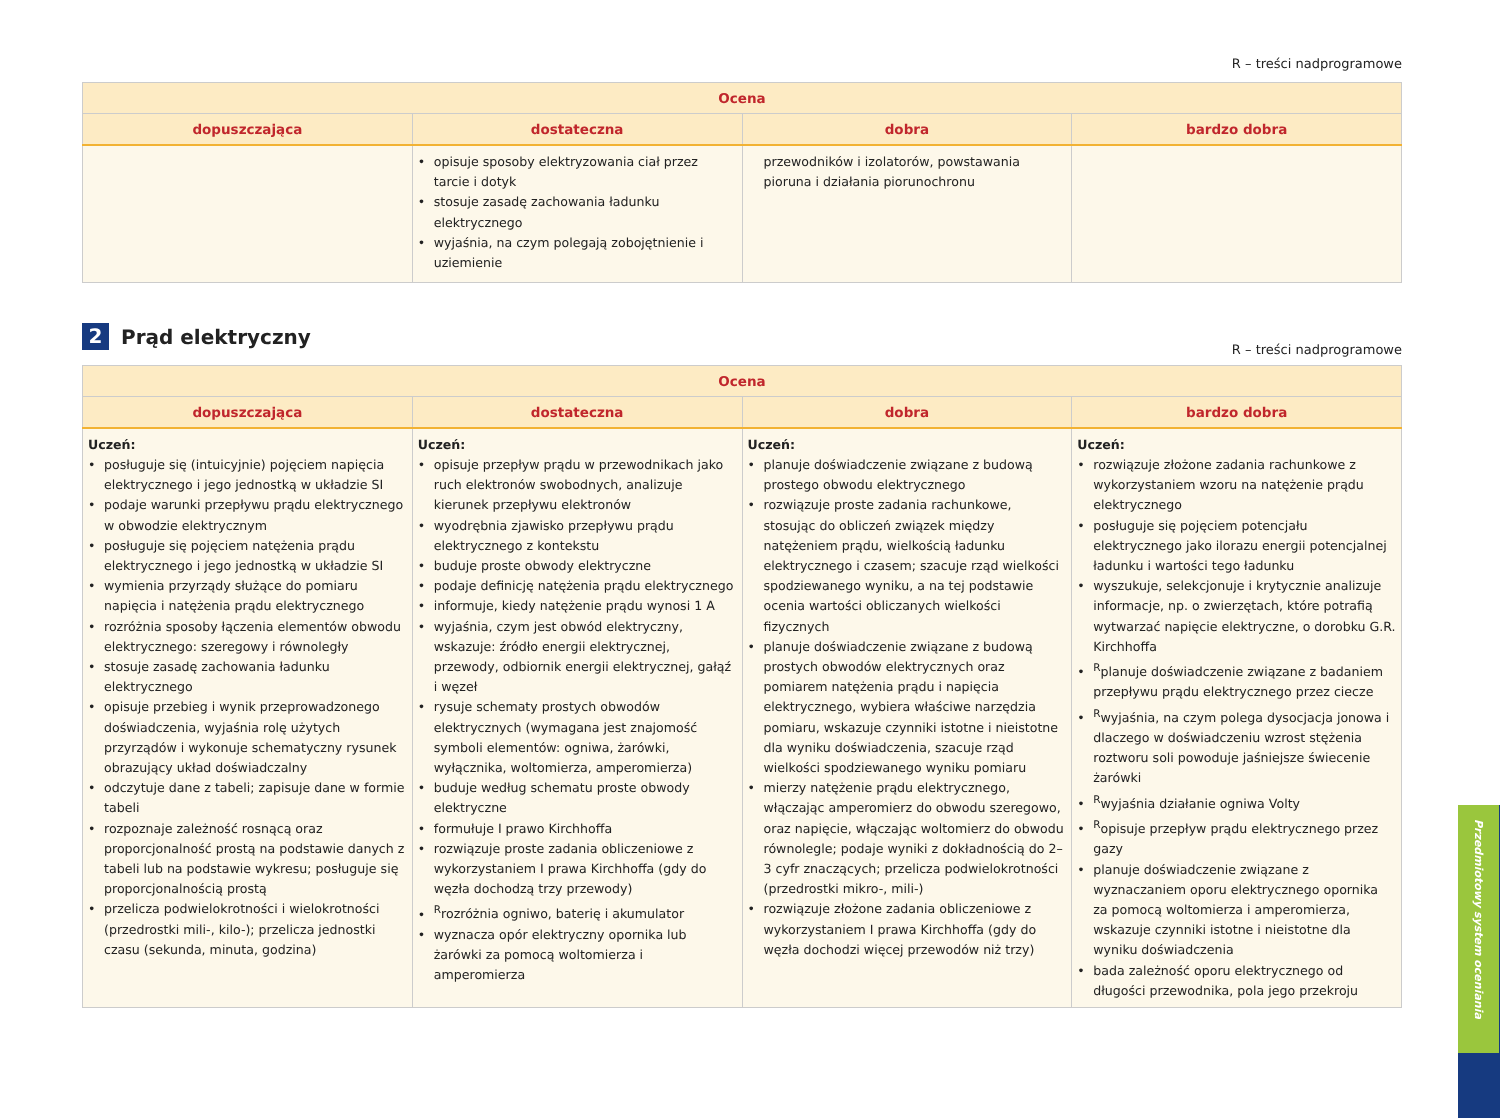R – treści nadprogramowe
| Ocena | | | |
| --- | --- | --- | --- |
| dopuszczająca | dostateczna | dobra | bardzo dobra |
| | opisuje sposoby elektryzowania ciał przez tarcie i dotyk stosuje zasadę zachowania ładunku elektrycznego wyjaśnia, na czym polegają zobojętnienie i uziemienie | przewodników i izolatorów, powstawania pioruna i działania piorunochronu | |
2 Prąd elektryczny
R – treści nadprogramowe
| Ocena | | | |
| --- | --- | --- | --- |
| dopuszczająca | dostateczna | dobra | bardzo dobra |
| Uczeń: posługuje się (intuicyjnie) pojęciem napięcia elektrycznego i jego jednostką w układzie SI podaje warunki przepływu prądu elektrycznego w obwodzie elektrycznym posługuje się pojęciem natężenia prądu elektrycznego i jego jednostką w układzie SI wymienia przyrządy służące do pomiaru napięcia i natężenia prądu elektrycznego rozróżnia sposoby łączenia elementów obwodu elektrycznego: szeregowy i równoległy stosuje zasadę zachowania ładunku elektrycznego opisuje przebieg i wynik przeprowadzonego doświadczenia, wyjaśnia rolę użytych przyrządów i wykonuje schematyczny rysunek obrazujący układ doświadczalny odczytuje dane z tabeli; zapisuje dane w formie tabeli rozpoznaje zależność rosnącą oraz proporcjonalność prostą na podstawie danych z tabeli lub na podstawie wykresu; posługuje się proporcjonalnością prostą przelicza podwielokrotności i wielokrotności (przedrostki mili-, kilo-); przelicza jednostki czasu (sekunda, minuta, godzina) | Uczeń: opisuje przepływ prądu w przewodnikach jako ruch elektronów swobodnych, analizuje kierunek przepływu elektronów wyodrębnia zjawisko przepływu prądu elektrycznego z kontekstu buduje proste obwody elektryczne podaje definicję natężenia prądu elektrycznego informuje, kiedy natężenie prądu wynosi 1 A wyjaśnia, czym jest obwód elektryczny, wskazuje: źródło energii elektrycznej, przewody, odbiornik energii elektrycznej, gałąź i węzeł rysuje schematy prostych obwodów elektrycznych (wymagana jest znajomość symboli elementów: ogniwa, żarówki, wyłącznika, woltomierza, amperomierza) buduje według schematu proste obwody elektryczne formułuje I prawo Kirchhoffa rozwiązuje proste zadania obliczeniowe z wykorzystaniem I prawa Kirchhoffa (gdy do węzła dochodzą trzy przewody) <sup>R</sup>rozróżnia ogniwo, baterię i akumulator wyznacza opór elektryczny opornika lub żarówki za pomocą woltomierza i amperomierza | Uczeń: planuje doświadczenie związane z budową prostego obwodu elektrycznego rozwiązuje proste zadania rachunkowe, stosując do obliczeń związek między natężeniem prądu, wielkością ładunku elektrycznego i czasem; szacuje rząd wielkości spodziewanego wyniku, a na tej podstawie ocenia wartości obliczanych wielkości fizycznych planuje doświadczenie związane z budową prostych obwodów elektrycznych oraz pomiarem natężenia prądu i napięcia elektrycznego, wybiera właściwe narzędzia pomiaru, wskazuje czynniki istotne i nieistotne dla wyniku doświadczenia, szacuje rząd wielkości spodziewanego wyniku pomiaru mierzy natężenie prądu elektrycznego, włączając amperomierz do obwodu szeregowo, oraz napięcie, włączając woltomierz do obwodu równolegle; podaje wyniki z dokładnością do 2–3 cyfr znaczących; przelicza podwielokrotności (przedrostki mikro-, mili-) rozwiązuje złożone zadania obliczeniowe z wykorzystaniem I prawa Kirchhoffa (gdy do węzła dochodzi więcej przewodów niż trzy) | Uczeń: rozwiązuje złożone zadania rachunkowe z wykorzystaniem wzoru na natężenie prądu elektrycznego posługuje się pojęciem potencjału elektrycznego jako ilorazu energii potencjalnej ładunku i wartości tego ładunku wyszukuje, selekcjonuje i krytycznie analizuje informacje, np. o zwierzętach, które potrafią wytwarzać napięcie elektryczne, o dorobku G.R. Kirchhoffa <sup>R</sup>planuje doświadczenie związane z badaniem przepływu prądu elektrycznego przez ciecze <sup>R</sup>wyjaśnia, na czym polega dysocjacja jonowa i dlaczego w doświadczeniu wzrost stężenia roztworu soli powoduje jaśniejsze świecenie żarówki <sup>R</sup>wyjaśnia działanie ogniwa Volty <sup>R</sup>opisuje przepływ prądu elektrycznego przez gazy planuje doświadczenie związane z wyznaczaniem oporu elektrycznego opornika za pomocą woltomierza i amperomierza, wskazuje czynniki istotne i nieistotne dla wyniku doświadczenia bada zależność oporu elektrycznego od długości przewodnika, pola jego przekroju |
Przedmiotowy system oceniania